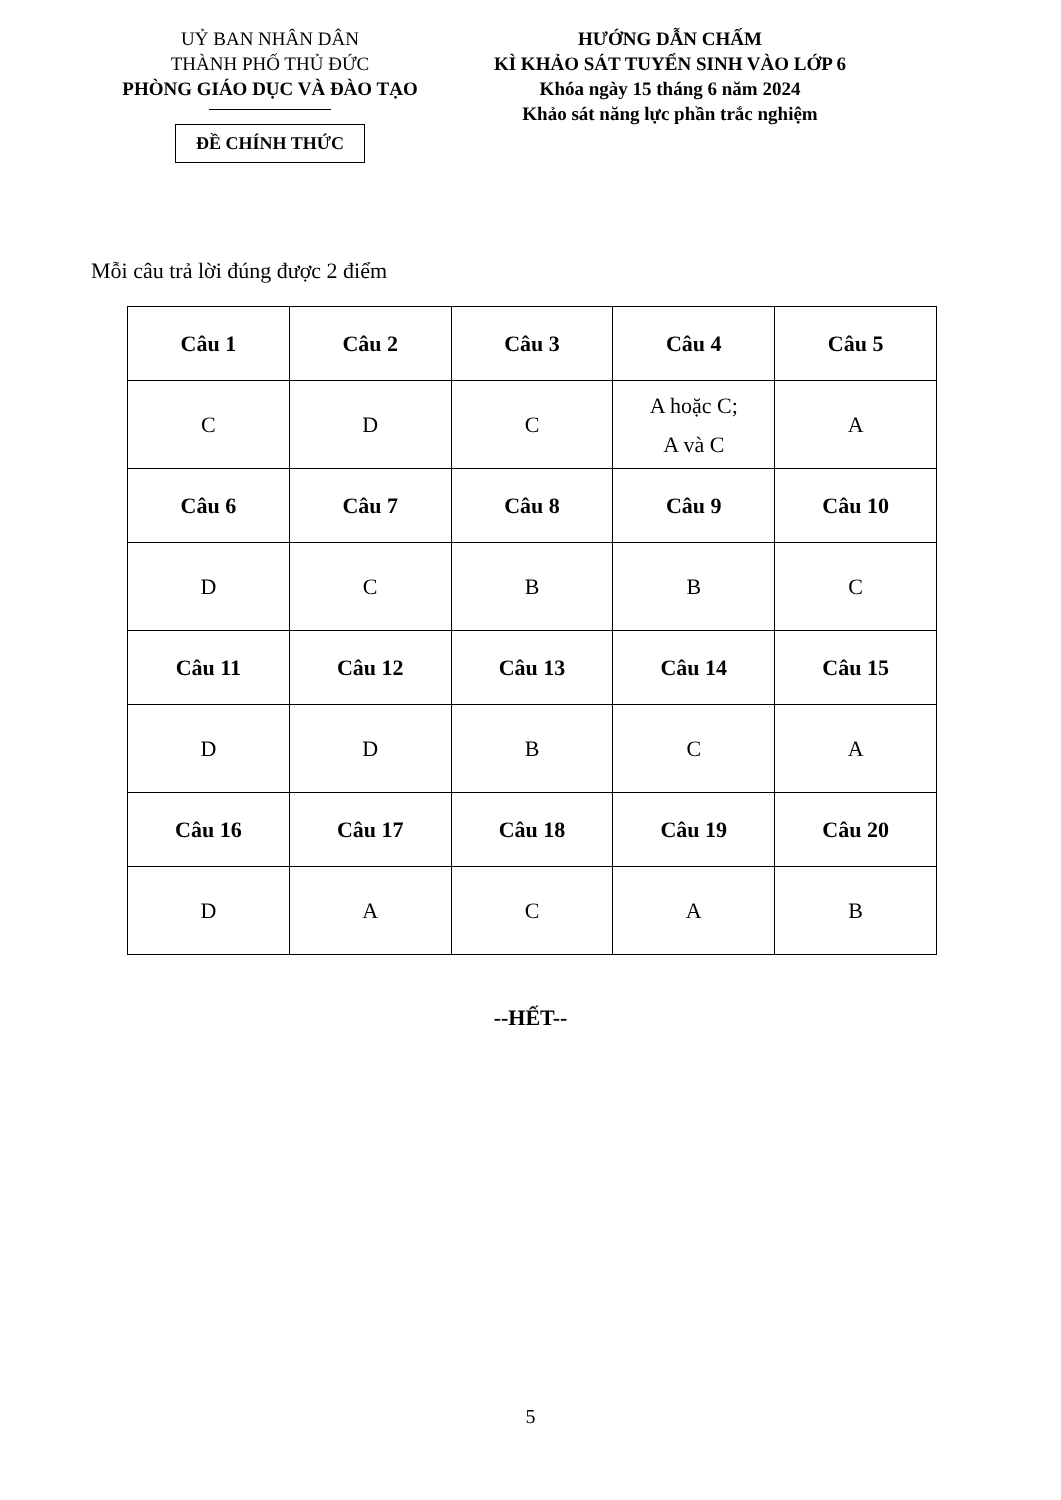UỶ BAN NHÂN DÂN
THÀNH PHỐ THỦ ĐỨC
PHÒNG GIÁO DỤC VÀ ĐÀO TẠO
ĐỀ CHÍNH THỨC
HƯỚNG DẪN CHẤM
KÌ KHẢO SÁT TUYỂN SINH VÀO LỚP 6
Khóa ngày 15 tháng 6 năm 2024
Khảo sát năng lực phần trắc nghiệm
Mỗi câu trả lời đúng được 2 điểm
| Câu 1 | Câu 2 | Câu 3 | Câu 4 | Câu 5 |
| --- | --- | --- | --- | --- |
| C | D | C | A hoặc C; A và C | A |
| Câu 6 | Câu 7 | Câu 8 | Câu 9 | Câu 10 |
| D | C | B | B | C |
| Câu 11 | Câu 12 | Câu 13 | Câu 14 | Câu 15 |
| D | D | B | C | A |
| Câu 16 | Câu 17 | Câu 18 | Câu 19 | Câu 20 |
| D | A | C | A | B |
--HẾT--
5